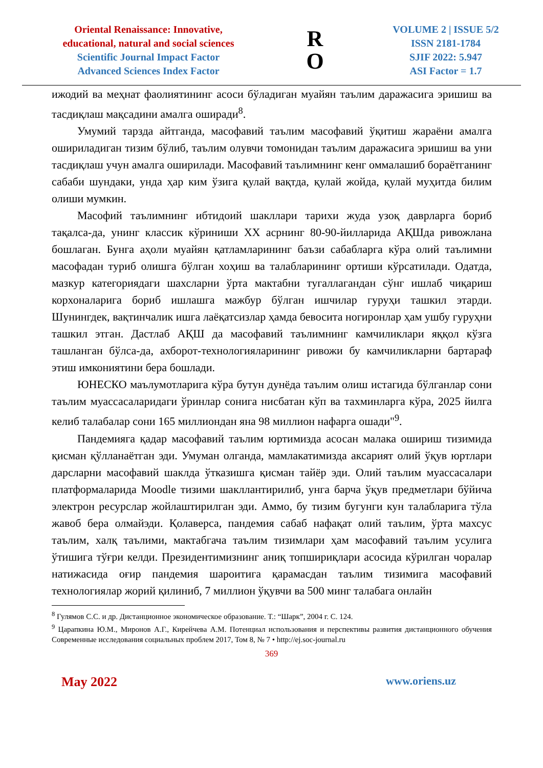Oriental Renaissance: Innovative,
educational, natural and social sciences
Scientific Journal Impact Factor
Advanced Sciences Index Factor
R
O
VOLUME 2 | ISSUE 5/2
ISSN 2181-1784
SJIF 2022: 5.947
ASI Factor = 1.7
ижодий ва меҳнат фаолиятининг асоси бўладиган муайян таълим даражасига эришиш ва тасдиқлаш мақсадини амалга оширади<sup>8</sup>.
Умумий тарзда айтганда, масофавий таълим масофавий ўқитиш жараёни амалга ошириладиган тизим бўлиб, таълим олувчи томонидан таълим даражасига эришиш ва уни тасдиқлаш учун амалга оширилади. Масофавий таълимнинг кенг оммалашиб бораётганинг сабаби шундаки, унда ҳар ким ўзига қулай вақтда, қулай жойда, қулай муҳитда билим олиши мумкин.
Масофий таълимнинг ибтидоий шакллари тарихи жуда узоқ даврларга бориб тақалса-да, унинг классик кўриниши XX асрнинг 80-90-йилларида АҚШда ривожлана бошлаган. Бунга аҳоли муайян қатламларининг баъзи сабабларга кўра олий таълимни масофадан туриб олишга бўлган хоҳиш ва талабларининг ортиши кўрсатилади. Одатда, мазкур категориядаги шахсларни ўрта мактабни тугаллагандан сўнг ишлаб чиқариш корхоналарига бориб ишлашга мажбур бўлган ишчилар гуруҳи ташкил этарди. Шунингдек, вақтинчалик ишга лаёқатсизлар ҳамда бевосита ногиронлар ҳам ушбу гуруҳни ташкил этган. Дастлаб АҚШ да масофавий таълимнинг камчиликлари яққол кўзга ташланган бўлса-да, ахборот-технологияларининг ривожи бу камчиликларни бартараф этиш имкониятини бера бошлади.
ЮНЕСКО маълумотларига кўра бутун дунёда таълим олиш истагида бўлганлар сони таълим муассасаларидаги ўринлар сонига нисбатан кўп ва тахминларга кўра, 2025 йилга келиб талабалар сони 165 миллиондан яна 98 миллион нафарга ошади"<sup>9</sup>.
Пандемияга қадар масофавий таълим юртимизда асосан малака ошириш тизимида қисман қўлланаётган эди. Умуман олганда, мамлакатимизда аксарият олий ўқув юртлари дарсларни масофавий шаклда ўтказишга қисман тайёр эди. Олий таълим муассасалари платформаларида Moodle тизими шакллантирилиб, унга барча ўқув предметлари бўйича электрон ресурслар жойлаштирилган эди. Аммо, бу тизим бугунги кун талабларига тўла жавоб бера олмайэди. Қолаверса, пандемия сабаб нафақат олий таълим, ўрта махсус таълим, халқ таълими, мактабгача таълим тизимлари ҳам масофавий таълим усулига ўтишига тўғри келди. Президентимизнинг аниқ топшириқлари асосида кўрилган чоралар натижасида оғир пандемия шароитига қарамасдан таълим тизимига масофавий технологиялар жорий қилиниб, 7 миллион ўқувчи ва 500 минг талабага онлайн
<sup>8</sup> Гулямов С.С. и др. Дистанционное экономическое образование. Т.: “Шарк”, 2004 г. С. 124.
<sup>9</sup> Царапкина Ю.М., Миронов А.Г., Кирейчева А.М. Потенциал использования и перспективы развития дистанционного обучения Современные исследования социальных проблем 2017, Том 8, № 7 • http://ej.soc-journal.ru
369
May 2022 www.oriens.uz